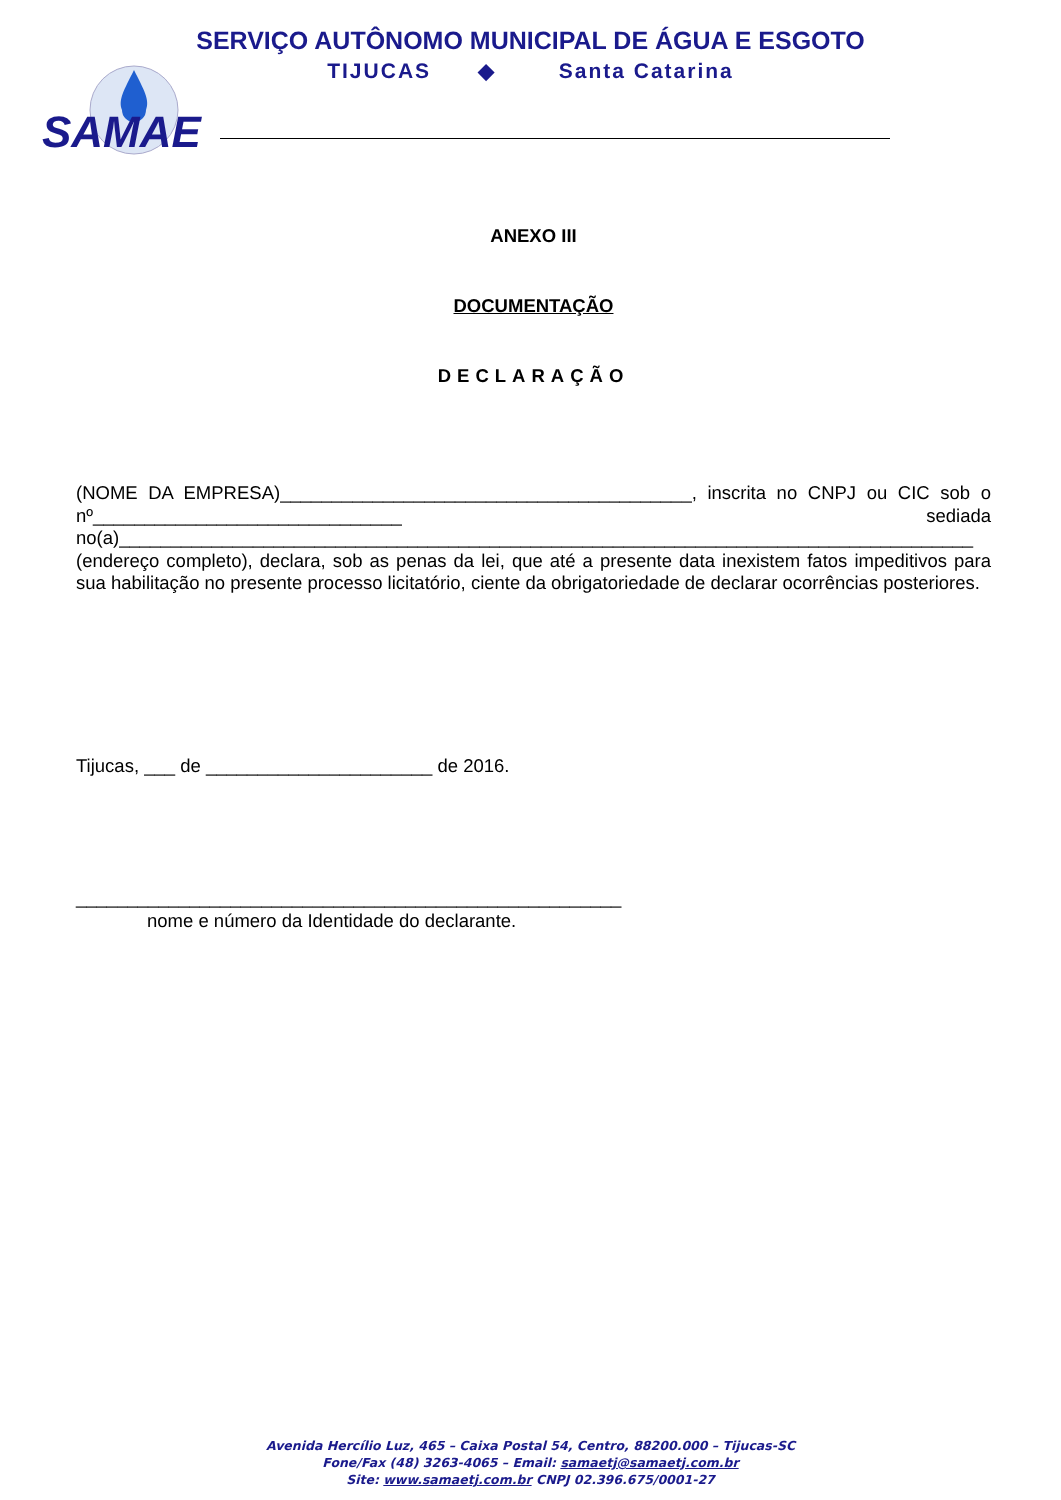SERVIÇO AUTÔNOMO MUNICIPAL DE ÁGUA E ESGOTO
TIJUCAS ◆ Santa Catarina
SAMAE
ANEXO III
DOCUMENTAÇÃO
DECLARAÇÃO
(NOME DA EMPRESA)________________________________________, inscrita no CNPJ ou CIC sob o nº______________________________ sediada no(a)___________________________________________________________________________________ (endereço completo), declara, sob as penas da lei, que até a presente data inexistem fatos impeditivos para sua habilitação no presente processo licitatório, ciente da obrigatoriedade de declarar ocorrências posteriores.
Tijucas, ___ de ______________________ de 2016.
_____________________________________________________
nome e número da Identidade do declarante.
Avenida Hercílio Luz, 465 – Caixa Postal 54, Centro, 88200.000 – Tijucas-SC
Fone/Fax (48) 3263-4065 – Email: samaetj@samaetj.com.br
Site: www.samaetj.com.br CNPJ 02.396.675/0001-27